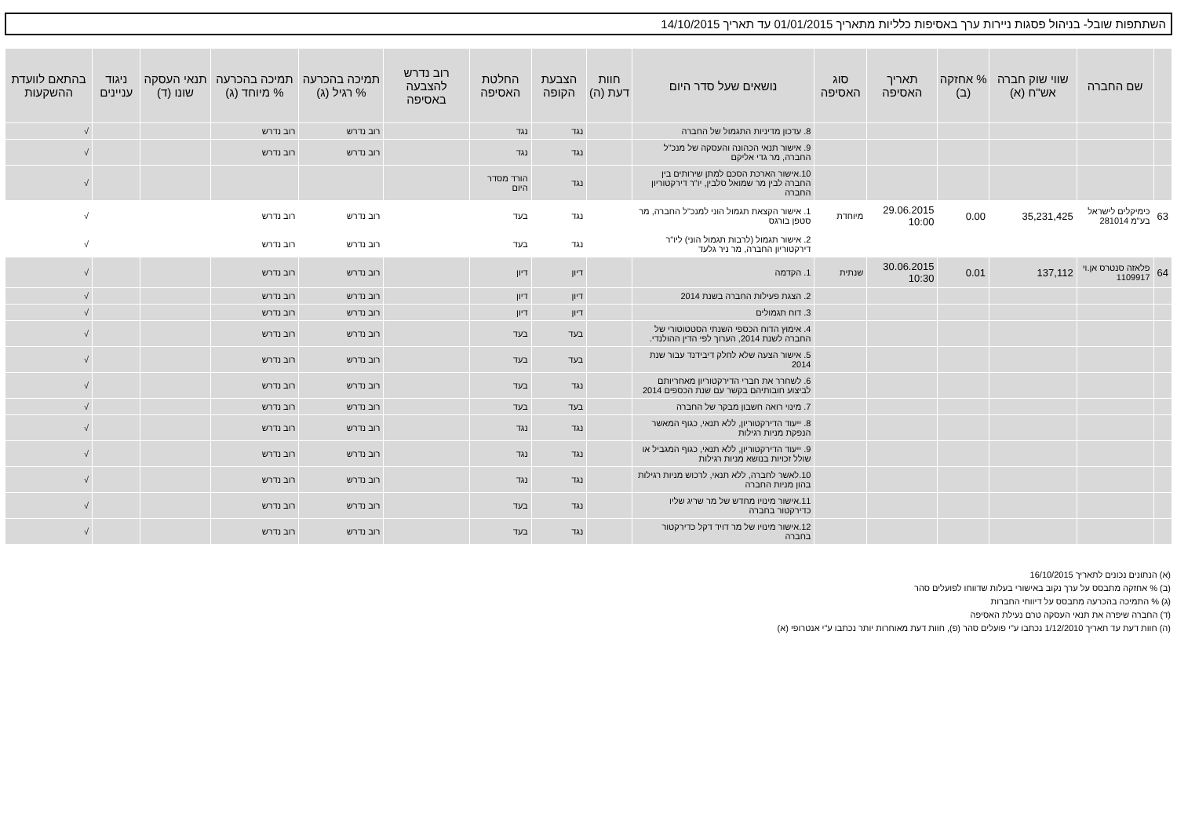השתתפות שובל- בניהול פסגות ניירות ערך באסיפות כלליות מתאריך 01/01/2015 עד תאריך 14/10/2015
| | שם החברה | שווי שוק חברה אש"ח (א) | % אחזקה (ב) | תאריך האסיפה | סוג האסיפה | נושאים שעל סדר היום | חוות דעת (ה) | הצבעת הקופה | החלטת האסיפה | רוב נדרש להצבעה באסיפה | תמיכה בהכרעה % רגיל (ג) | תמיכה בהכרעה % מיוחד (ג) | תנאי העסקה שונו (ד) | ניגוד עניינים | בהתאם לוועדת ההשקעות |
| --- | --- | --- | --- | --- | --- | --- | --- | --- | --- | --- | --- | --- | --- | --- | --- |
| | | | | | | 8. עדכון מדיניות התגמול של החברה | | נגד | נגד | | רוב נדרש | רוב נדרש | | | √ |
| | | | | | | 9. אישור תנאי הכהונה והעסקה של מנכ"ל החברה, מר גדי אליקם | | נגד | נגד | | רוב נדרש | רוב נדרש | | | √ |
| | | | | | | 10.אישור הארכת הסכם למתן שירותים בין החברה לבין מר שמואל סלבין, יו"ר דירקטוריון החברה | | נגד | הורד מסדר היום | | | | | | √ |
| 63 | כימיקלים לישראל בע"מ 281014 | 35,231,425 | 0.00 | 29.06.2015 10:00 | מיוחדת | 1. אישור הקצאת תגמול הוני למנכ"ל החברה, מר סטפן בורגס | | נגד | בעד | | רוב נדרש | רוב נדרש | | | √ |
| | | | | | | 2. אישור תגמול (לרבות תגמול הוני) ליו"ר דירקטוריון החברה, מר ניר גלעד | | נגד | בעד | | רוב נדרש | רוב נדרש | | | √ |
| 64 | פלאזה סנטרס אן.וי 1109917 | 137,112 | 0.01 | 30.06.2015 10:30 | שנתית | 1. הקדמה | | דיון | דיון | | רוב נדרש | רוב נדרש | | | √ |
| | | | | | | 2. הצגת פעילות החברה בשנת 2014 | | דיון | דיון | | רוב נדרש | רוב נדרש | | | √ |
| | | | | | | 3. דוח תגמולים | | דיון | דיון | | רוב נדרש | רוב נדרש | | | √ |
| | | | | | | 4. אימוץ הדוח הכספי השנתי הסטטוטורי של החברה לשנת 2014, הערוך לפי הדין ההולנדי. | | בעד | בעד | | רוב נדרש | רוב נדרש | | | √ |
| | | | | | | 5. אישור הצעה שלא לחלק דיבידנד עבור שנת 2014 | | בעד | בעד | | רוב נדרש | רוב נדרש | | | √ |
| | | | | | | 6. לשחרר את חברי הדירקטוריון מאחריותם לביצוע חובותיהם בקשר עם שנת הכספים 2014 | | נגד | בעד | | רוב נדרש | רוב נדרש | | | √ |
| | | | | | | 7. מינוי רואה חשבון מבקר של החברה | | בעד | בעד | | רוב נדרש | רוב נדרש | | | √ |
| | | | | | | 8. ייעוד הדירקטוריון, ללא תנאי, כגוף המאשר הנפקת מניות רגילות | | נגד | נגד | | רוב נדרש | רוב נדרש | | | √ |
| | | | | | | 9. ייעוד הדירקטוריון, ללא תנאי, כגוף המגביל או שולל זכויות בנושא מניות רגילות | | נגד | נגד | | רוב נדרש | רוב נדרש | | | √ |
| | | | | | | 10.לאשר לחברה, ללא תנאי, לרכוש מניות רגילות בהון מניות החברה | | נגד | נגד | | רוב נדרש | רוב נדרש | | | √ |
| | | | | | | 11.אישור מינויו מחדש של מר שריג שליו כדירקטור בחברה | | נגד | בעד | | רוב נדרש | רוב נדרש | | | √ |
| | | | | | | 12.אישור מינויו של מר דויד דקל כדירקטור בחברה | | נגד | בעד | | רוב נדרש | רוב נדרש | | | √ |
(א) הנתונים נכונים לתאריך 16/10/2015
(ב) % אחזקה מתבסס על ערך נקוב באישורי בעלות שדווחו לפועלים סהר
(ג) % התמיכה בהכרעה מתבסס על דיווחי החברות
(ד) החברה שיפרה את תנאי העסקה טרם נעילת האסיפה
(ה) חוות דעת עד תאריך 1/12/2010 נכתבו ע"י פועלים סהר (פ), חוות דעת מאוחרות יותר נכתבו ע"י אנטרופי (א)